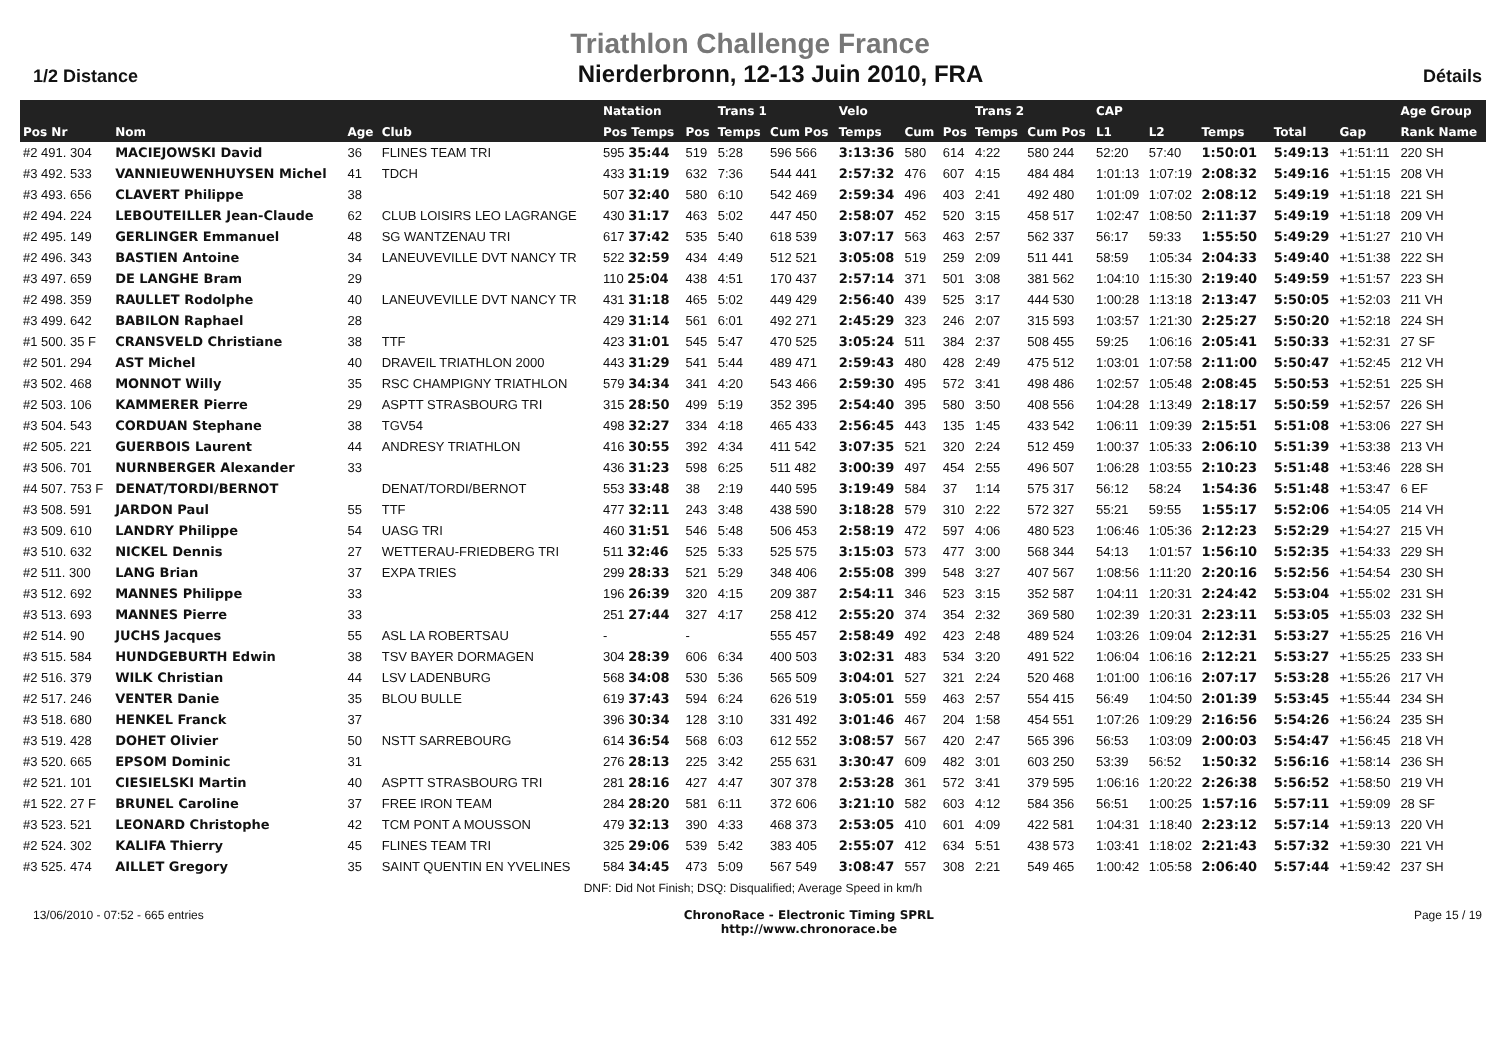Triathlon Challenge France
1/2 Distance Nierderbronn, 12-13 Juin 2010, FRA Détails
| | | | | | Natation | | Trans 1 | | Velo | | | Trans 2 | | CAP | | | | | | Age Group |
| --- | --- | --- | --- | --- | --- | --- | --- | --- | --- | --- | --- | --- | --- | --- | --- | --- | --- | --- | --- | --- |
| Pos Nr | Nom | Age | Club | | Pos Temps | Pos | Temps | Cum Pos | Temps | Cum | Pos | Temps | Cum Pos | L1 | L2 | Temps | | Total | Gap | Rank Name |
| #2 491. 304 | MACIEJOWSKI David | 36 | FLINES TEAM TRI | | 595 35:44 | 519 | 5:28 | 596 566 | 3:13:36 | 580 | 614 | 4:22 | 580 244 | 52:20 | 57:40 | 1:50:01 | | 5:49:13 | +1:51:11 | 220 SH |
| #3 492. 533 | VANNIEUWENHUYSEN Michel | 41 | TDCH | | 433 31:19 | 632 | 7:36 | 544 441 | 2:57:32 | 476 | 607 | 4:15 | 484 484 | 1:01:13 | 1:07:19 | 2:08:32 | | 5:49:16 | +1:51:15 | 208 VH |
| #3 493. 656 | CLAVERT Philippe | 38 | | | 507 32:40 | 580 | 6:10 | 542 469 | 2:59:34 | 496 | 403 | 2:41 | 492 480 | 1:01:09 | 1:07:02 | 2:08:12 | | 5:49:19 | +1:51:18 | 221 SH |
| #2 494. 224 | LEBOUTEILLER Jean-Claude | 62 | CLUB LOISIRS LEO LAGRANGE | | 430 31:17 | 463 | 5:02 | 447 450 | 2:58:07 | 452 | 520 | 3:15 | 458 517 | 1:02:47 | 1:08:50 | 2:11:37 | | 5:49:19 | +1:51:18 | 209 VH |
| #2 495. 149 | GERLINGER Emmanuel | 48 | SG WANTZENAU TRI | | 617 37:42 | 535 | 5:40 | 618 539 | 3:07:17 | 563 | 463 | 2:57 | 562 337 | 56:17 | 59:33 | 1:55:50 | | 5:49:29 | +1:51:27 | 210 VH |
| #2 496. 343 | BASTIEN Antoine | 34 | LANEUVEVILLE DVT NANCY TR | | 522 32:59 | 434 | 4:49 | 512 521 | 3:05:08 | 519 | 259 | 2:09 | 511 441 | 58:59 | 1:05:34 | 2:04:33 | | 5:49:40 | +1:51:38 | 222 SH |
| #3 497. 659 | DE LANGHE Bram | 29 | | | 110 25:04 | 438 | 4:51 | 170 437 | 2:57:14 | 371 | 501 | 3:08 | 381 562 | 1:04:10 | 1:15:30 | 2:19:40 | | 5:49:59 | +1:51:57 | 223 SH |
| #2 498. 359 | RAULLET Rodolphe | 40 | LANEUVEVILLE DVT NANCY TR | | 431 31:18 | 465 | 5:02 | 449 429 | 2:56:40 | 439 | 525 | 3:17 | 444 530 | 1:00:28 | 1:13:18 | 2:13:47 | | 5:50:05 | +1:52:03 | 211 VH |
| #3 499. 642 | BABILON Raphael | 28 | | | 429 31:14 | 561 | 6:01 | 492 271 | 2:45:29 | 323 | 246 | 2:07 | 315 593 | 1:03:57 | 1:21:30 | 2:25:27 | | 5:50:20 | +1:52:18 | 224 SH |
| #1 500. 35 F | CRANSVELD Christiane | 38 | TTF | | 423 31:01 | 545 | 5:47 | 470 525 | 3:05:24 | 511 | 384 | 2:37 | 508 455 | 59:25 | 1:06:16 | 2:05:41 | | 5:50:33 | +1:52:31 | 27 SF |
| #2 501. 294 | AST Michel | 40 | DRAVEIL TRIATHLON 2000 | | 443 31:29 | 541 | 5:44 | 489 471 | 2:59:43 | 480 | 428 | 2:49 | 475 512 | 1:03:01 | 1:07:58 | 2:11:00 | | 5:50:47 | +1:52:45 | 212 VH |
| #3 502. 468 | MONNOT Willy | 35 | RSC CHAMPIGNY TRIATHLON | | 579 34:34 | 341 | 4:20 | 543 466 | 2:59:30 | 495 | 572 | 3:41 | 498 486 | 1:02:57 | 1:05:48 | 2:08:45 | | 5:50:53 | +1:52:51 | 225 SH |
| #2 503. 106 | KAMMERER Pierre | 29 | ASPTT STRASBOURG TRI | | 315 28:50 | 499 | 5:19 | 352 395 | 2:54:40 | 395 | 580 | 3:50 | 408 556 | 1:04:28 | 1:13:49 | 2:18:17 | | 5:50:59 | +1:52:57 | 226 SH |
| #3 504. 543 | CORDUAN Stephane | 38 | TGV54 | | 498 32:27 | 334 | 4:18 | 465 433 | 2:56:45 | 443 | 135 | 1:45 | 433 542 | 1:06:11 | 1:09:39 | 2:15:51 | | 5:51:08 | +1:53:06 | 227 SH |
| #2 505. 221 | GUERBOIS Laurent | 44 | ANDRESY TRIATHLON | | 416 30:55 | 392 | 4:34 | 411 542 | 3:07:35 | 521 | 320 | 2:24 | 512 459 | 1:00:37 | 1:05:33 | 2:06:10 | | 5:51:39 | +1:53:38 | 213 VH |
| #3 506. 701 | NURNBERGER Alexander | 33 | | | 436 31:23 | 598 | 6:25 | 511 482 | 3:00:39 | 497 | 454 | 2:55 | 496 507 | 1:06:28 | 1:03:55 | 2:10:23 | | 5:51:48 | +1:53:46 | 228 SH |
| #4 507. 753 F | DENAT/TORDI/BERNOT | | DENAT/TORDI/BERNOT | | 553 33:48 | 38 | 2:19 | 440 595 | 3:19:49 | 584 | 37 | 1:14 | 575 317 | 56:12 | 58:24 | 1:54:36 | | 5:51:48 | +1:53:47 | 6 EF |
| #3 508. 591 | JARDON Paul | 55 | TTF | | 477 32:11 | 243 | 3:48 | 438 590 | 3:18:28 | 579 | 310 | 2:22 | 572 327 | 55:21 | 59:55 | 1:55:17 | | 5:52:06 | +1:54:05 | 214 VH |
| #3 509. 610 | LANDRY Philippe | 54 | UASG TRI | | 460 31:51 | 546 | 5:48 | 506 453 | 2:58:19 | 472 | 597 | 4:06 | 480 523 | 1:06:46 | 1:05:36 | 2:12:23 | | 5:52:29 | +1:54:27 | 215 VH |
| #3 510. 632 | NICKEL Dennis | 27 | WETTERAU-FRIEDBERG TRI | | 511 32:46 | 525 | 5:33 | 525 575 | 3:15:03 | 573 | 477 | 3:00 | 568 344 | 54:13 | 1:01:57 | 1:56:10 | | 5:52:35 | +1:54:33 | 229 SH |
| #2 511. 300 | LANG Brian | 37 | EXPA TRIES | | 299 28:33 | 521 | 5:29 | 348 406 | 2:55:08 | 399 | 548 | 3:27 | 407 567 | 1:08:56 | 1:11:20 | 2:20:16 | | 5:52:56 | +1:54:54 | 230 SH |
| #3 512. 692 | MANNES Philippe | 33 | | | 196 26:39 | 320 | 4:15 | 209 387 | 2:54:11 | 346 | 523 | 3:15 | 352 587 | 1:04:11 | 1:20:31 | 2:24:42 | | 5:53:04 | +1:55:02 | 231 SH |
| #3 513. 693 | MANNES Pierre | 33 | | | 251 27:44 | 327 | 4:17 | 258 412 | 2:55:20 | 374 | 354 | 2:32 | 369 580 | 1:02:39 | 1:20:31 | 2:23:11 | | 5:53:05 | +1:55:03 | 232 SH |
| #2 514. 90 | JUCHS Jacques | 55 | ASL LA ROBERTSAU | | - | - | | 555 457 | 2:58:49 | 492 | 423 | 2:48 | 489 524 | 1:03:26 | 1:09:04 | 2:12:31 | | 5:53:27 | +1:55:25 | 216 VH |
| #3 515. 584 | HUNDGEBURTH Edwin | 38 | TSV BAYER DORMAGEN | | 304 28:39 | 606 | 6:34 | 400 503 | 3:02:31 | 483 | 534 | 3:20 | 491 522 | 1:06:04 | 1:06:16 | 2:12:21 | | 5:53:27 | +1:55:25 | 233 SH |
| #2 516. 379 | WILK Christian | 44 | LSV LADENBURG | | 568 34:08 | 530 | 5:36 | 565 509 | 3:04:01 | 527 | 321 | 2:24 | 520 468 | 1:01:00 | 1:06:16 | 2:07:17 | | 5:53:28 | +1:55:26 | 217 VH |
| #2 517. 246 | VENTER Danie | 35 | BLOU BULLE | | 619 37:43 | 594 | 6:24 | 626 519 | 3:05:01 | 559 | 463 | 2:57 | 554 415 | 56:49 | 1:04:50 | 2:01:39 | | 5:53:45 | +1:55:44 | 234 SH |
| #3 518. 680 | HENKEL Franck | 37 | | | 396 30:34 | 128 | 3:10 | 331 492 | 3:01:46 | 467 | 204 | 1:58 | 454 551 | 1:07:26 | 1:09:29 | 2:16:56 | | 5:54:26 | +1:56:24 | 235 SH |
| #3 519. 428 | DOHET Olivier | 50 | NSTT SARREBOURG | | 614 36:54 | 568 | 6:03 | 612 552 | 3:08:57 | 567 | 420 | 2:47 | 565 396 | 56:53 | 1:03:09 | 2:00:03 | | 5:54:47 | +1:56:45 | 218 VH |
| #3 520. 665 | EPSOM Dominic | 31 | | | 276 28:13 | 225 | 3:42 | 255 631 | 3:30:47 | 609 | 482 | 3:01 | 603 250 | 53:39 | 56:52 | 1:50:32 | | 5:56:16 | +1:58:14 | 236 SH |
| #2 521. 101 | CIESIELSKI Martin | 40 | ASPTT STRASBOURG TRI | | 281 28:16 | 427 | 4:47 | 307 378 | 2:53:28 | 361 | 572 | 3:41 | 379 595 | 1:06:16 | 1:20:22 | 2:26:38 | | 5:56:52 | +1:58:50 | 219 VH |
| #1 522. 27 F | BRUNEL Caroline | 37 | FREE IRON TEAM | | 284 28:20 | 581 | 6:11 | 372 606 | 3:21:10 | 582 | 603 | 4:12 | 584 356 | 56:51 | 1:00:25 | 1:57:16 | | 5:57:11 | +1:59:09 | 28 SF |
| #3 523. 521 | LEONARD Christophe | 42 | TCM PONT A MOUSSON | | 479 32:13 | 390 | 4:33 | 468 373 | 2:53:05 | 410 | 601 | 4:09 | 422 581 | 1:04:31 | 1:18:40 | 2:23:12 | | 5:57:14 | +1:59:13 | 220 VH |
| #2 524. 302 | KALIFA Thierry | 45 | FLINES TEAM TRI | | 325 29:06 | 539 | 5:42 | 383 405 | 2:55:07 | 412 | 634 | 5:51 | 438 573 | 1:03:41 | 1:18:02 | 2:21:43 | | 5:57:32 | +1:59:30 | 221 VH |
| #3 525. 474 | AILLET Gregory | 35 | SAINT QUENTIN EN YVELINES | | 584 34:45 | 473 | 5:09 | 567 549 | 3:08:47 | 557 | 308 | 2:21 | 549 465 | 1:00:42 | 1:05:58 | 2:06:40 | | 5:57:44 | +1:59:42 | 237 SH |
| DNF: Did Not Finish; DSQ: Disqualified; Average Speed in km/h | | | | | | | | | | | | | | | | | | | | |
13/06/2010 - 07:52 - 665 entries ChronoRace - Electronic Timing SPRL
http://www.chronorace.be Page 15 / 19